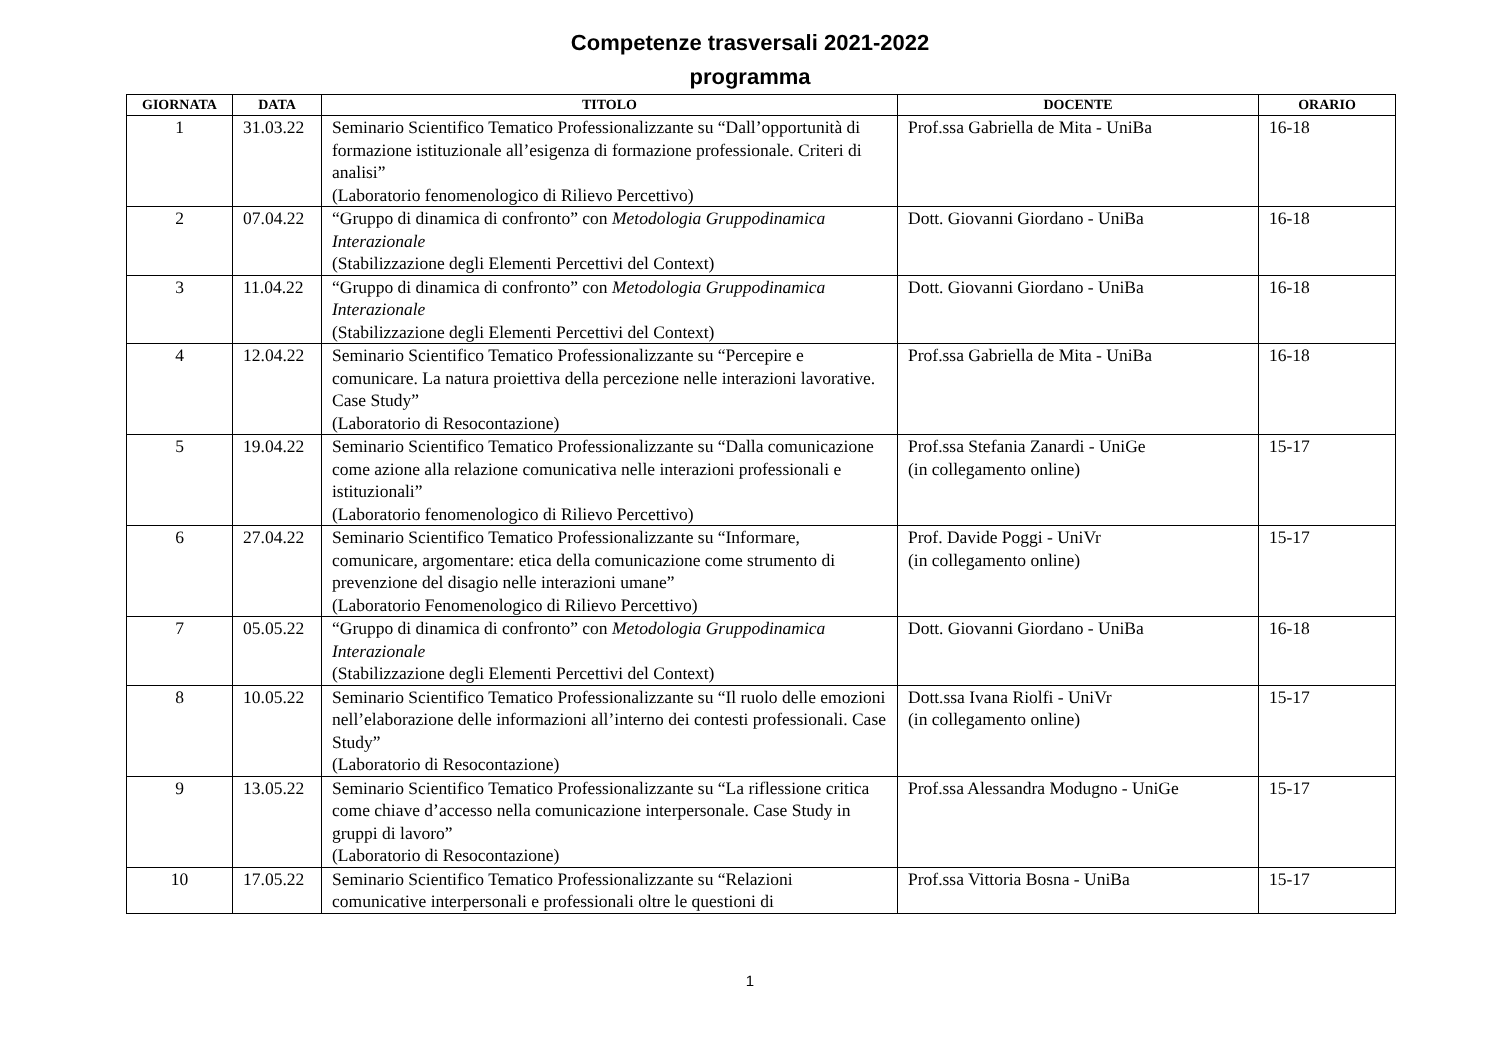Competenze trasversali 2021-2022
programma
| GIORNATA | DATA | TITOLO | DOCENTE | ORARIO |
| --- | --- | --- | --- | --- |
| 1 | 31.03.22 | Seminario Scientifico Tematico Professionalizzante su “Dall’opportunità di formazione istituzionale all’esigenza di formazione professionale. Criteri di analisi” (Laboratorio fenomenologico di Rilievo Percettivo) | Prof.ssa Gabriella de Mita - UniBa | 16-18 |
| 2 | 07.04.22 | “Gruppo di dinamica di confronto” con Metodologia Gruppodinamica Interazionale (Stabilizzazione degli Elementi Percettivi del Context) | Dott. Giovanni Giordano - UniBa | 16-18 |
| 3 | 11.04.22 | “Gruppo di dinamica di confronto” con Metodologia Gruppodinamica Interazionale (Stabilizzazione degli Elementi Percettivi del Context) | Dott. Giovanni Giordano - UniBa | 16-18 |
| 4 | 12.04.22 | Seminario Scientifico Tematico Professionalizzante su “Percepire e comunicare. La natura proiettiva della percezione nelle interazioni lavorative. Case Study” (Laboratorio di Resocontazione) | Prof.ssa Gabriella de Mita - UniBa | 16-18 |
| 5 | 19.04.22 | Seminario Scientifico Tematico Professionalizzante su “Dalla comunicazione come azione alla relazione comunicativa nelle interazioni professionali e istituzionali” (Laboratorio fenomenologico di Rilievo Percettivo) | Prof.ssa Stefania Zanardi - UniGe (in collegamento online) | 15-17 |
| 6 | 27.04.22 | Seminario Scientifico Tematico Professionalizzante su “Informare, comunicare, argomentare: etica della comunicazione come strumento di prevenzione del disagio nelle interazioni umane” (Laboratorio Fenomenologico di Rilievo Percettivo) | Prof. Davide Poggi - UniVr (in collegamento online) | 15-17 |
| 7 | 05.05.22 | “Gruppo di dinamica di confronto” con Metodologia Gruppodinamica Interazionale (Stabilizzazione degli Elementi Percettivi del Context) | Dott. Giovanni Giordano - UniBa | 16-18 |
| 8 | 10.05.22 | Seminario Scientifico Tematico Professionalizzante su “Il ruolo delle emozioni nell’elaborazione delle informazioni all’interno dei contesti professionali. Case Study” (Laboratorio di Resocontazione) | Dott.ssa Ivana Riolfi - UniVr (in collegamento online) | 15-17 |
| 9 | 13.05.22 | Seminario Scientifico Tematico Professionalizzante su “La riflessione critica come chiave d’accesso nella comunicazione interpersonale. Case Study in gruppi di lavoro” (Laboratorio di Resocontazione) | Prof.ssa Alessandra Modugno - UniGe | 15-17 |
| 10 | 17.05.22 | Seminario Scientifico Tematico Professionalizzante su “Relazioni comunicative interpersonali e professionali oltre le questioni di | Prof.ssa Vittoria Bosna - UniBa | 15-17 |
1